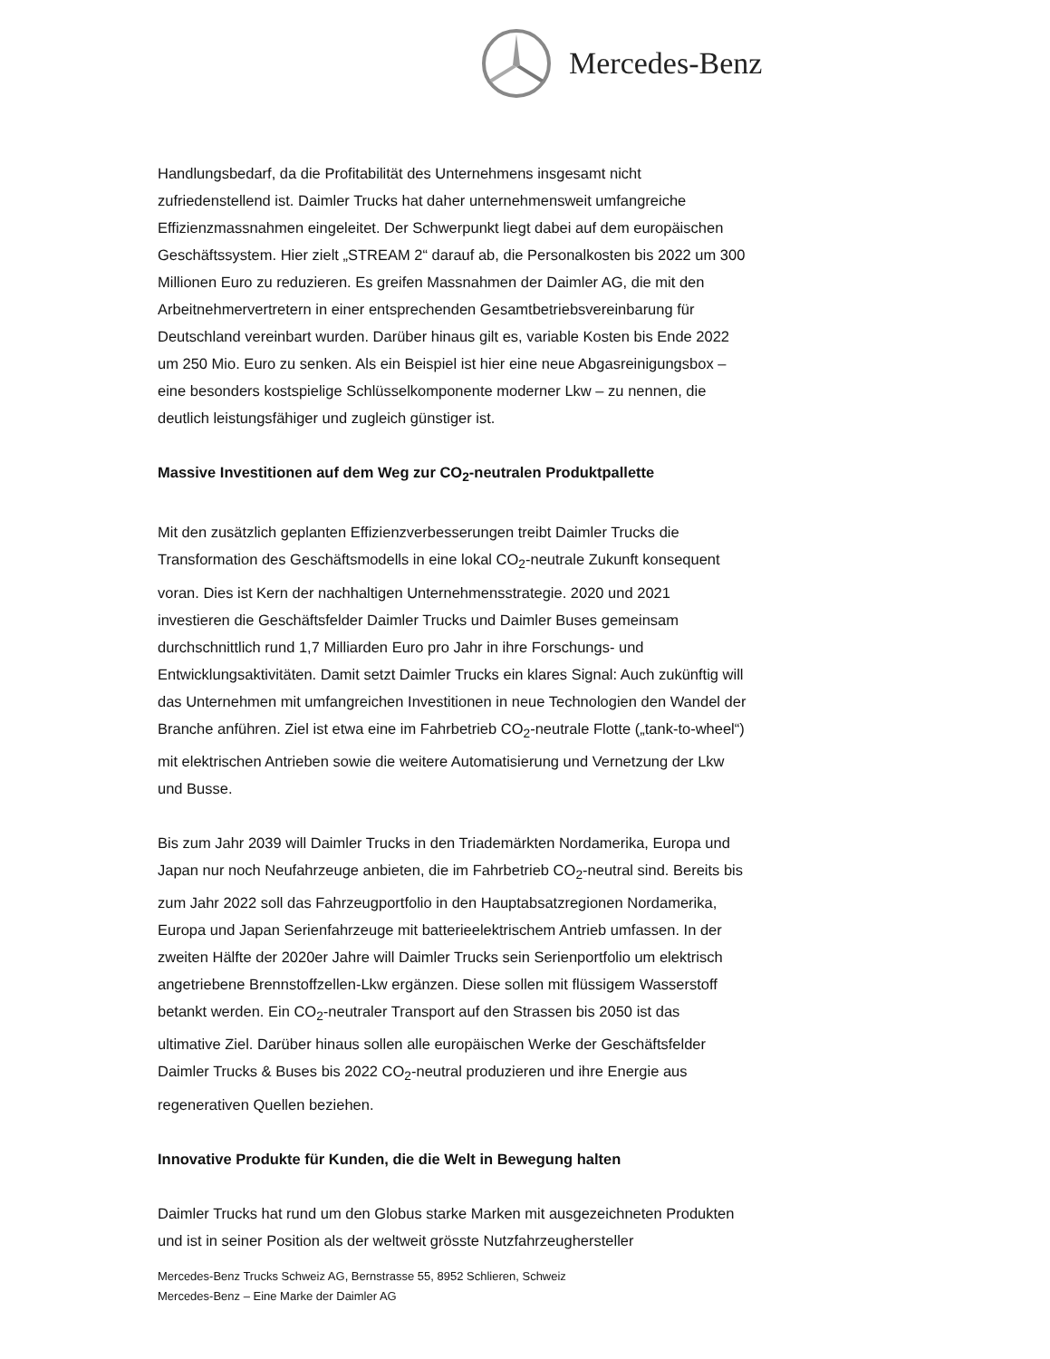Mercedes-Benz
Handlungsbedarf, da die Profitabilität des Unternehmens insgesamt nicht zufriedenstellend ist. Daimler Trucks hat daher unternehmensweit umfangreiche Effizienzmassnahmen eingeleitet. Der Schwerpunkt liegt dabei auf dem europäischen Geschäftssystem. Hier zielt „STREAM 2“ darauf ab, die Personalkosten bis 2022 um 300 Millionen Euro zu reduzieren. Es greifen Massnahmen der Daimler AG, die mit den Arbeitnehmervertretern in einer entsprechenden Gesamtbetriebsvereinbarung für Deutschland vereinbart wurden. Darüber hinaus gilt es, variable Kosten bis Ende 2022 um 250 Mio. Euro zu senken. Als ein Beispiel ist hier eine neue Abgasreinigungsbox – eine besonders kostspielige Schlüsselkomponente moderner Lkw – zu nennen, die deutlich leistungsfähiger und zugleich günstiger ist.
Massive Investitionen auf dem Weg zur CO<sub>2</sub>-neutralen Produktpallette
Mit den zusätzlich geplanten Effizienzverbesserungen treibt Daimler Trucks die Transformation des Geschäftsmodells in eine lokal CO<sub>2</sub>-neutrale Zukunft konsequent voran. Dies ist Kern der nachhaltigen Unternehmensstrategie. 2020 und 2021 investieren die Geschäftsfelder Daimler Trucks und Daimler Buses gemeinsam durchschnittlich rund 1,7 Milliarden Euro pro Jahr in ihre Forschungs- und Entwicklungsaktivitäten. Damit setzt Daimler Trucks ein klares Signal: Auch zukünftig will das Unternehmen mit umfangreichen Investitionen in neue Technologien den Wandel der Branche anführen. Ziel ist etwa eine im Fahrbetrieb CO<sub>2</sub>-neutrale Flotte („tank-to-wheel“) mit elektrischen Antrieben sowie die weitere Automatisierung und Vernetzung der Lkw und Busse.
Bis zum Jahr 2039 will Daimler Trucks in den Triademärkten Nordamerika, Europa und Japan nur noch Neufahrzeuge anbieten, die im Fahrbetrieb CO<sub>2</sub>-neutral sind. Bereits bis zum Jahr 2022 soll das Fahrzeugportfolio in den Hauptabsatzregionen Nordamerika, Europa und Japan Serienfahrzeuge mit batterieelektrischem Antrieb umfassen. In der zweiten Hälfte der 2020er Jahre will Daimler Trucks sein Serienportfolio um elektrisch angetriebene Brennstoffzellen-Lkw ergänzen. Diese sollen mit flüssigem Wasserstoff betankt werden. Ein CO<sub>2</sub>-neutraler Transport auf den Strassen bis 2050 ist das ultimative Ziel. Darüber hinaus sollen alle europäischen Werke der Geschäftsfelder Daimler Trucks & Buses bis 2022 CO<sub>2</sub>-neutral produzieren und ihre Energie aus regenerativen Quellen beziehen.
Innovative Produkte für Kunden, die die Welt in Bewegung halten
Daimler Trucks hat rund um den Globus starke Marken mit ausgezeichneten Produkten und ist in seiner Position als der weltweit grösste Nutzfahrzeughersteller
Mercedes-Benz Trucks Schweiz AG, Bernstrasse 55, 8952 Schlieren, Schweiz
Mercedes-Benz – Eine Marke der Daimler AG